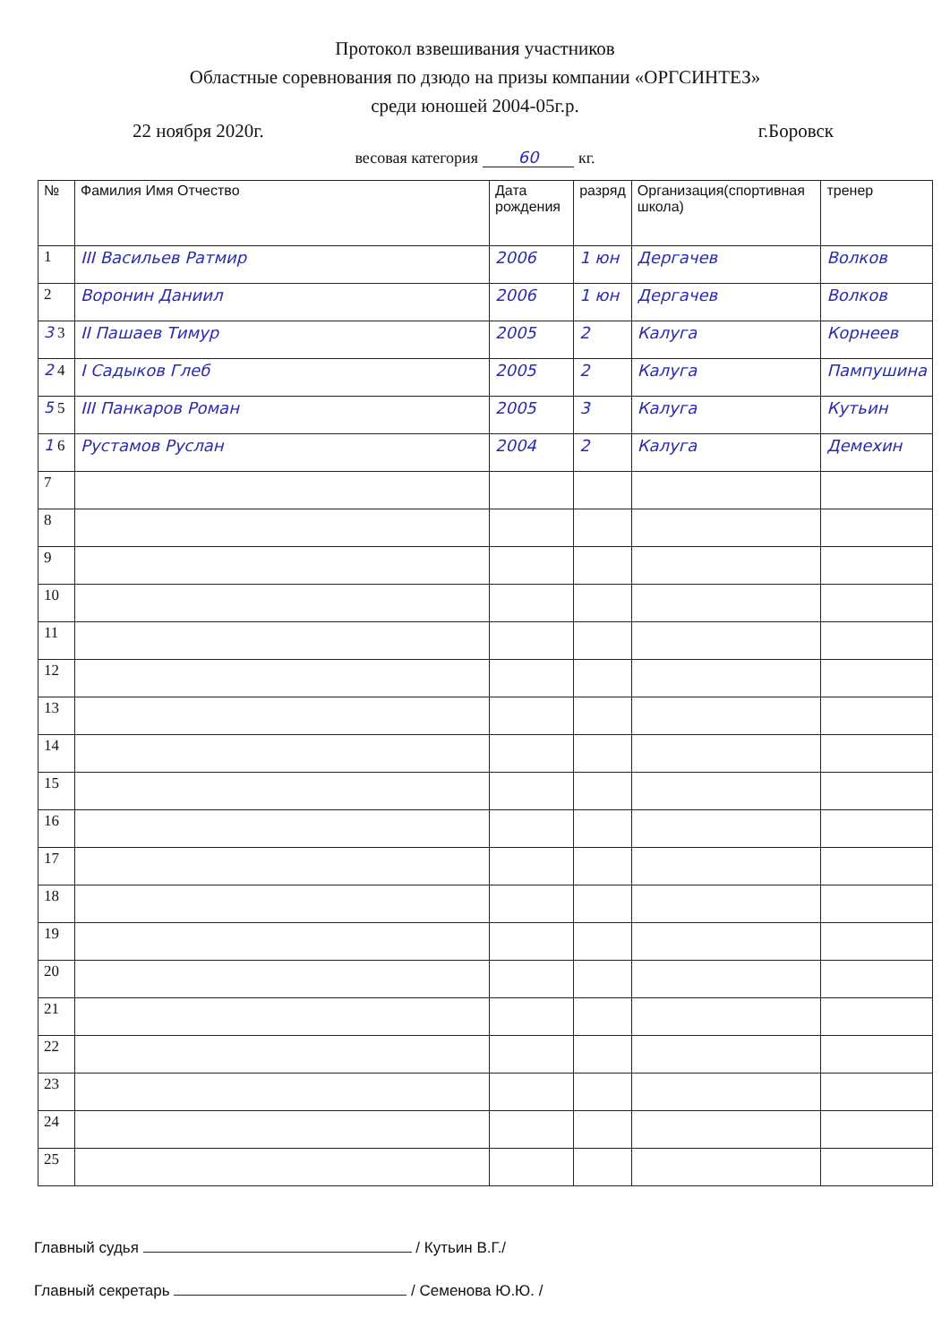Протокол взвешивания участников
Областные соревнования по дзюдо на призы компании «ОРГСИНТЕЗ»
среди юношей 2004-05г.р.
22 ноября 2020г. г.Боровск
весовая категория 60 кг.
| № | Фамилия Имя Отчество | Дата рождения | разряд | Организация(спортивная школа) | тренер |
| --- | --- | --- | --- | --- | --- |
| 1 | III Васильев Ратмир | 2006 | 1 юн | Дергачев | Волков |
| 2 | Воронин Даниил | 2006 | 1 юн | Дергачев | Волков |
| 3 3 | II Пашаев Тимур | 2005 | 2 | Калуга | Корнеев |
| 2 4 | I Садыков Глеб | 2005 | 2 | Калуга | Пампушина |
| 5 5 | III Панкаров Роман | 2005 | 3 | Калуга | Кутьин |
| 1 6 | Рустамов Руслан | 2004 | 2 | Калуга | Демехин |
| 7 | | | | | |
| 8 | | | | | |
| 9 | | | | | |
| 10 | | | | | |
| 11 | | | | | |
| 12 | | | | | |
| 13 | | | | | |
| 14 | | | | | |
| 15 | | | | | |
| 16 | | | | | |
| 17 | | | | | |
| 18 | | | | | |
| 19 | | | | | |
| 20 | | | | | |
| 21 | | | | | |
| 22 | | | | | |
| 23 | | | | | |
| 24 | | | | | |
| 25 | | | | | |
Главный судья / Кутьин В.Г./
Главный секретарь / Семенова Ю.Ю. /